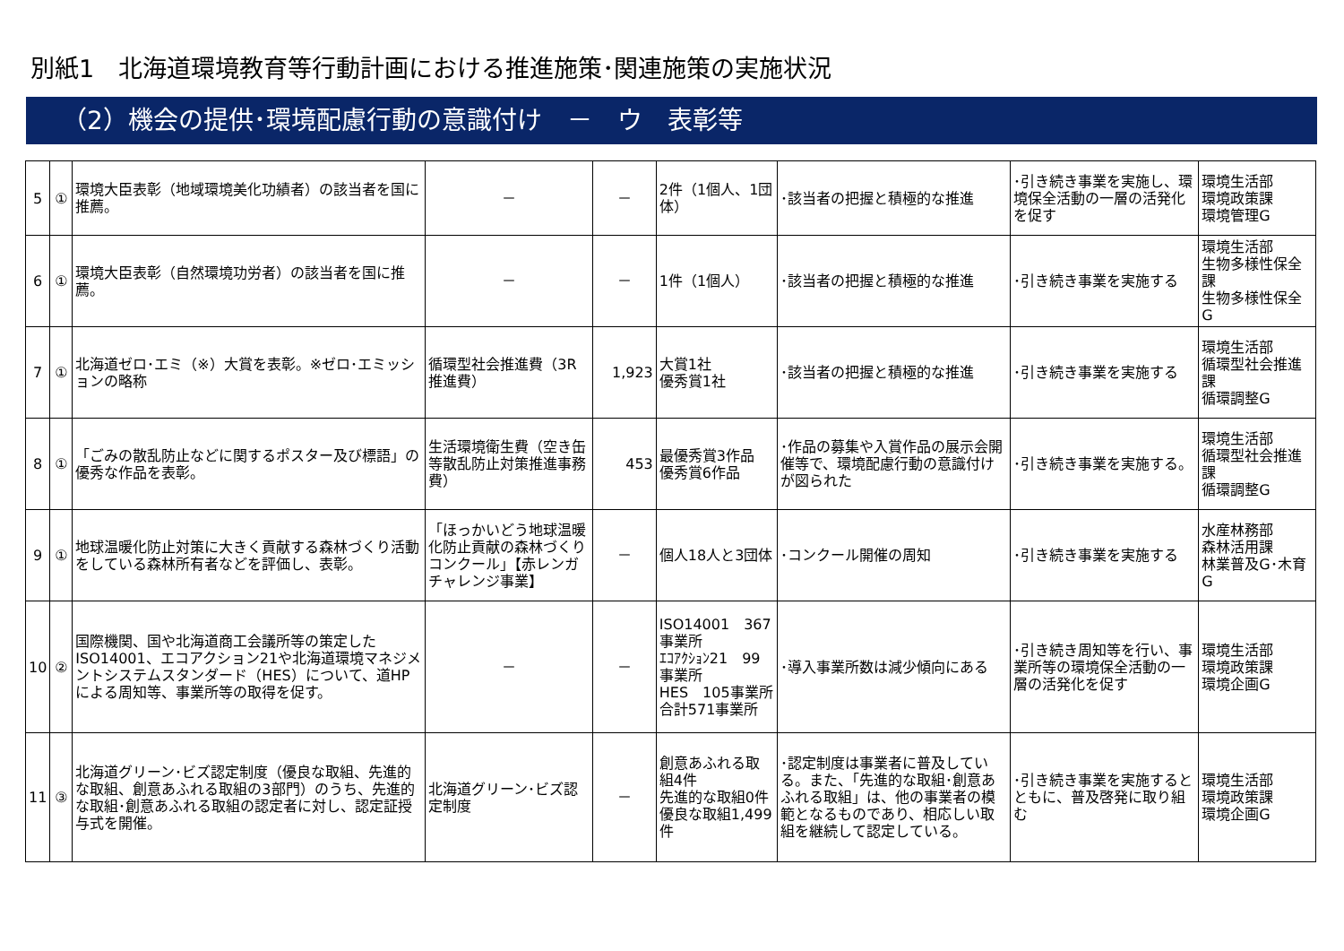別紙1　北海道環境教育等行動計画における推進施策･関連施策の実施状況
（2）機会の提供･環境配慮行動の意識付け　－　ウ　表彰等
| 5 | ① | 環境大臣表彰（地域環境美化功績者）の該当者を国に推薦。 | － | － | 2件（1個人、1団体） | ･該当者の把握と積極的な推進 | ･引き続き事業を実施し、環境保全活動の一層の活発化を促す | 環境生活部 環境政策課 環境管理G |
| 6 | ① | 環境大臣表彰（自然環境功労者）の該当者を国に推薦。 | － | － | 1件（1個人） | ･該当者の把握と積極的な推進 | ･引き続き事業を実施する | 環境生活部 生物多様性保全課 生物多様性保全G |
| 7 | ① | 北海道ゼロ･エミ（※）大賞を表彰。※ゼロ･エミッションの略称 | 循環型社会推進費（3R推進費） | 1,923 | 大賞1社 優秀賞1社 | ･該当者の把握と積極的な推進 | ･引き続き事業を実施する | 環境生活部 循環型社会推進課 循環調整G |
| 8 | ① | 「ごみの散乱防止などに関するポスター及び標語」の優秀な作品を表彰。 | 生活環境衛生費（空き缶等散乱防止対策推進事務費） | 453 | 最優秀賞3作品 優秀賞6作品 | ･作品の募集や入賞作品の展示会開催等で、環境配慮行動の意識付けが図られた | ･引き続き事業を実施する。 | 環境生活部 循環型社会推進課 循環調整G |
| 9 | ① | 地球温暖化防止対策に大きく貢献する森林づくり活動をしている森林所有者などを評価し、表彰。 | 「ほっかいどう地球温暖化防止貢献の森林づくりコンクール」【赤レンガチャレンジ事業】 | － | 個人18人と3団体 | ･コンクール開催の周知 | ･引き続き事業を実施する | 水産林務部 森林活用課 林業普及G･木育G |
| 10 | ② | 国際機関、国や北海道商工会議所等の策定したISO14001、エコアクション21や北海道環境マネジメントシステムスタンダード（HES）について、道HPによる周知等、事業所等の取得を促す。 | － | － | ISO14001 367事業所 ｴｺｱｸｼｮﾝ21 99事業所 HES 105事業所 合計571事業所 | ･導入事業所数は減少傾向にある | ･引き続き周知等を行い、事業所等の環境保全活動の一層の活発化を促す | 環境生活部 環境政策課 環境企画G |
| 11 | ③ | 北海道グリーン･ビズ認定制度（優良な取組、先進的な取組、創意あふれる取組の3部門）のうち、先進的な取組･創意あふれる取組の認定者に対し、認定証授与式を開催。 | 北海道グリーン･ビズ認定制度 | － | 創意あふれる取組4件 先進的な取組0件 優良な取組1,499件 | ･認定制度は事業者に普及している。また、「先進的な取組･創意あふれる取組」は、他の事業者の模範となるものであり、相応しい取組を継続して認定している。 | ･引き続き事業を実施するとともに、普及啓発に取り組む | 環境生活部 環境政策課 環境企画G |